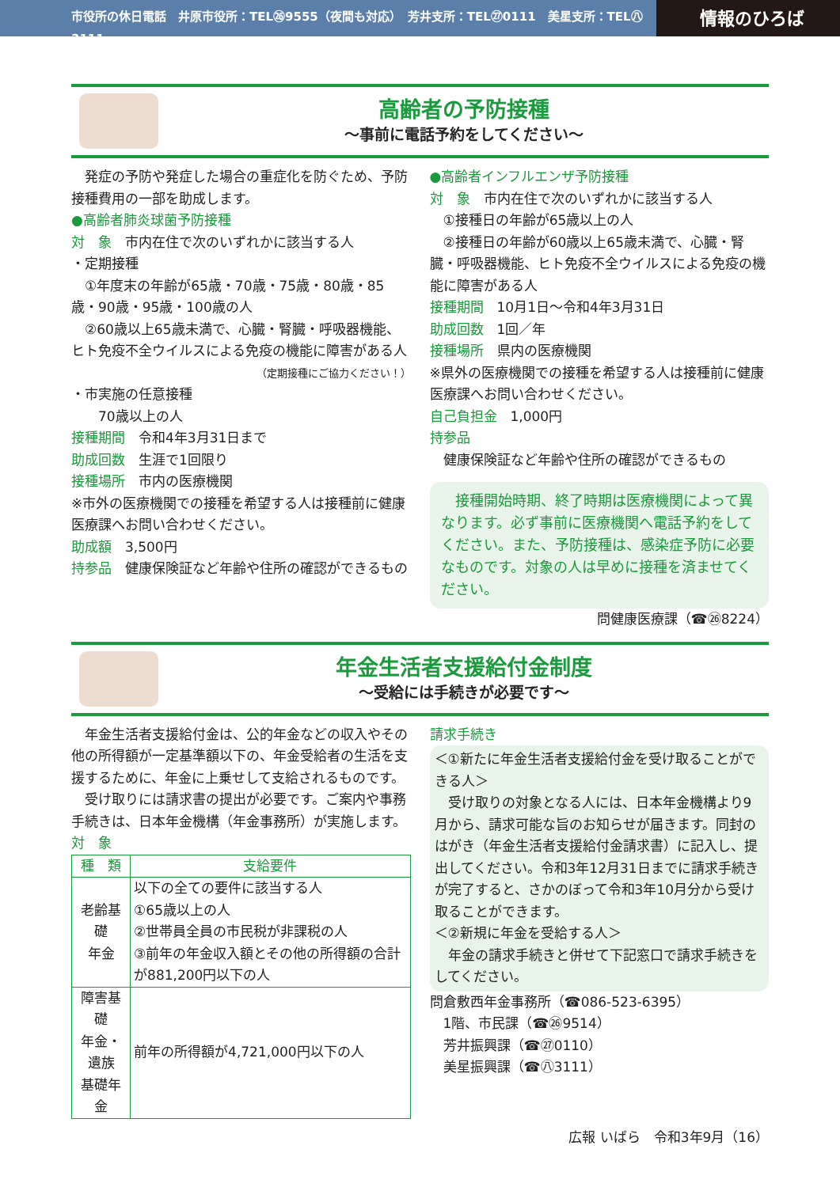市役所の休日電話　井原市役所：TEL㉖9555（夜間も対応）　芳井支所：TEL㉗0111　美星支所：TEL㊇3111
情報のひろば
高齢者の予防接種
〜事前に電話予約をしてください〜
　発症の予防や発症した場合の重症化を防ぐため、予防接種費用の一部を助成します。
●高齢者肺炎球菌予防接種
対　象　市内在住で次のいずれかに該当する人
・定期接種
　①年度末の年齢が65歳・70歳・75歳・80歳・85歳・90歳・95歳・100歳の人
　②60歳以上65歳未満で、心臓・腎臓・呼吸器機能、ヒト免疫不全ウイルスによる免疫の機能に障害がある人
（定期接種にご協力ください！）
・市実施の任意接種
　　70歳以上の人
接種期間　令和4年3月31日まで
助成回数　生涯で1回限り
接種場所　市内の医療機関
※市外の医療機関での接種を希望する人は接種前に健康医療課へお問い合わせください。
助成額　3,500円
持参品　健康保険証など年齢や住所の確認ができるもの
●高齢者インフルエンザ予防接種
対　象　市内在住で次のいずれかに該当する人
　①接種日の年齢が65歳以上の人
　②接種日の年齢が60歳以上65歳未満で、心臓・腎臓・呼吸器機能、ヒト免疫不全ウイルスによる免疫の機能に障害がある人
接種期間　10月1日〜令和4年3月31日
助成回数　1回／年
接種場所　県内の医療機関
※県外の医療機関での接種を希望する人は接種前に健康医療課へお問い合わせください。
自己負担金　1,000円
持参品
　健康保険証など年齢や住所の確認ができるもの
　接種開始時期、終了時期は医療機関によって異なります。必ず事前に医療機関へ電話予約をしてください。また、予防接種は、感染症予防に必要なものです。対象の人は早めに接種を済ませてください。
問健康医療課（☎㉖8224）
年金生活者支援給付金制度
〜受給には手続きが必要です〜
　年金生活者支援給付金は、公的年金などの収入やその他の所得額が一定基準額以下の、年金受給者の生活を支援するために、年金に上乗せして支給されるものです。
　受け取りには請求書の提出が必要です。ご案内や事務手続きは、日本年金機構（年金事務所）が実施します。
対　象
| 種 類 | 支給要件 |
| --- | --- |
| 老齢基礎 年金 | 以下の全ての要件に該当する人 ①65歳以上の人 ②世帯員全員の市民税が非課税の人 ③前年の年金収入額とその他の所得額の合計が881,200円以下の人 |
| 障害基礎 年金・遺族 基礎年金 | 前年の所得額が4,721,000円以下の人 |
請求手続き
＜①新たに年金生活者支援給付金を受け取ることができる人＞
　受け取りの対象となる人には、日本年金機構より9月から、請求可能な旨のお知らせが届きます。同封のはがき（年金生活者支援給付金請求書）に記入し、提出してください。令和3年12月31日までに請求手続きが完了すると、さかのぼって令和3年10月分から受け取ることができます。
＜②新規に年金を受給する人＞
　年金の請求手続きと併せて下記窓口で請求手続きをしてください。
問倉敷西年金事務所（☎086-523-6395）
　1階、市民課（☎㉖9514）
　芳井振興課（☎㉗0110）
　美星振興課（☎㊇3111）
広報 いばら　令和3年9月（16）